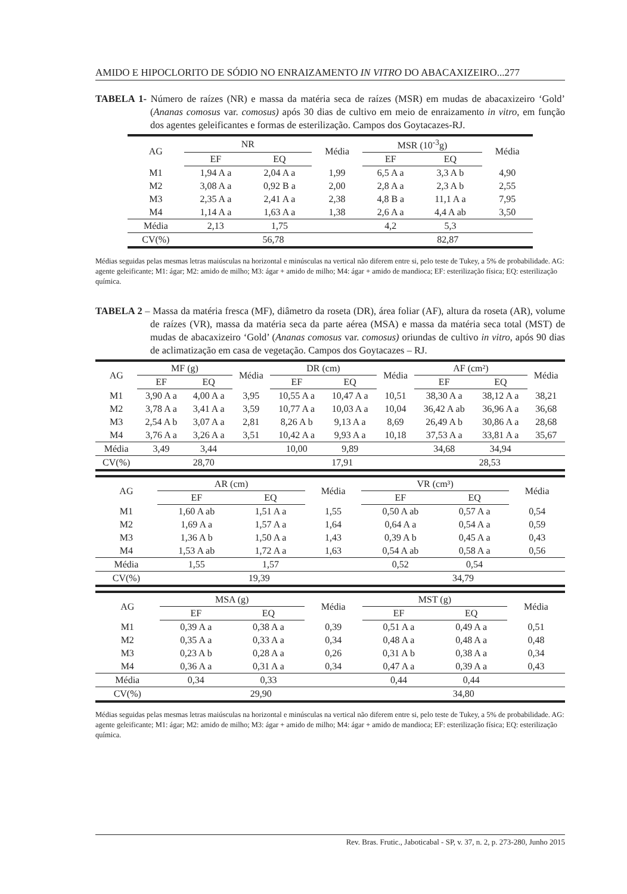AMIDO E HIPOCLORITO DE SÓDIO NO ENRAIZAMENTO IN VITRO DO ABACAXIZEIRO...277
TABELA 1- Número de raízes (NR) e massa da matéria seca de raízes (MSR) em mudas de abacaxizeiro ‘Gold’ (Ananas comosus var. comosus) após 30 dias de cultivo em meio de enraizamento in vitro, em função dos agentes geleificantes e formas de esterilização. Campos dos Goytacazes-RJ.
| AG | NR | | Média | MSR (10<sup>-3</sup>g) | | Média |
| | EF | EQ | | EF | EQ | |
| M1 | 1,94 A a | 2,04 A a | 1,99 | 6,5 A a | 3,3 A b | 4,90 |
| M2 | 3,08 A a | 0,92 B a | 2,00 | 2,8 A a | 2,3 A b | 2,55 |
| M3 | 2,35 A a | 2,41 A a | 2,38 | 4,8 B a | 11,1 A a | 7,95 |
| M4 | 1,14 A a | 1,63 A a | 1,38 | 2,6 A a | 4,4 A ab | 3,50 |
| Média | 2,13 | 1,75 | | 4,2 | 5,3 | |
| CV(%) | 56,78 | | | 82,87 | | |
Médias seguidas pelas mesmas letras maiúsculas na horizontal e minúsculas na vertical não diferem entre si, pelo teste de Tukey, a 5% de probabilidade. AG: agente geleificante; M1: ágar; M2: amido de milho; M3: ágar + amido de milho; M4: ágar + amido de mandioca; EF: esterilização física; EQ: esterilização química.
TABELA 2 – Massa da matéria fresca (MF), diâmetro da roseta (DR), área foliar (AF), altura da roseta (AR), volume de raízes (VR), massa da matéria seca da parte aérea (MSA) e massa da matéria seca total (MST) de mudas de abacaxizeiro ‘Gold’ (Ananas comosus var. comosus) oriundas de cultivo in vitro, após 90 dias de aclimatização em casa de vegetação. Campos dos Goytacazes – RJ.
| AG | MF (g) | | Média | DR (cm) | | Média | AF (cm²) | | Média |
| | EF | EQ | | EF | EQ | | EF | EQ | |
| M1 | 3,90 A a | 4,00 A a | 3,95 | 10,55 A a | 10,47 A a | 10,51 | 38,30 A a | 38,12 A a | 38,21 |
| M2 | 3,78 A a | 3,41 A a | 3,59 | 10,77 A a | 10,03 A a | 10,04 | 36,42 A ab | 36,96 A a | 36,68 |
| M3 | 2,54 A b | 3,07 A a | 2,81 | 8,26 A b | 9,13 A a | 8,69 | 26,49 A b | 30,86 A a | 28,68 |
| M4 | 3,76 A a | 3,26 A a | 3,51 | 10,42 A a | 9,93 A a | 10,18 | 37,53 A a | 33,81 A a | 35,67 |
| Média | 3,49 | 3,44 | | 10,00 | 9,89 | | 34,68 | 34,94 | |
| CV(%) | 28,70 | | | 17,91 | | | 28,53 | | |
| AG | AR (cm) | | Média | VR (cm³) | | Média |
| | EF | EQ | | EF | EQ | |
| M1 | 1,60 A ab | 1,51 A a | 1,55 | 0,50 A ab | 0,57 A a | 0,54 |
| M2 | 1,69 A a | 1,57 A a | 1,64 | 0,64 A a | 0,54 A a | 0,59 |
| M3 | 1,36 A b | 1,50 A a | 1,43 | 0,39 A b | 0,45 A a | 0,43 |
| M4 | 1,53 A ab | 1,72 A a | 1,63 | 0,54 A ab | 0,58 A a | 0,56 |
| Média | 1,55 | 1,57 | | 0,52 | 0,54 | |
| CV(%) | 19,39 | | | 34,79 | | |
| AG | MSA (g) | | Média | MST (g) | | Média |
| | EF | EQ | | EF | EQ | |
| M1 | 0,39 A a | 0,38 A a | 0,39 | 0,51 A a | 0,49 A a | 0,51 |
| M2 | 0,35 A a | 0,33 A a | 0,34 | 0,48 A a | 0,48 A a | 0,48 |
| M3 | 0,23 A b | 0,28 A a | 0,26 | 0,31 A b | 0,38 A a | 0,34 |
| M4 | 0,36 A a | 0,31 A a | 0,34 | 0,47 A a | 0,39 A a | 0,43 |
| Média | 0,34 | 0,33 | | 0,44 | 0,44 | |
| CV(%) | 29,90 | | | 34,80 | | |
Médias seguidas pelas mesmas letras maiúsculas na horizontal e minúsculas na vertical não diferem entre si, pelo teste de Tukey, a 5% de probabilidade. AG: agente geleificante; M1: ágar; M2: amido de milho; M3: ágar + amido de milho; M4: ágar + amido de mandioca; EF: esterilização física; EQ: esterilização química.
Rev. Bras. Frutic., Jaboticabal - SP, v. 37, n. 2, p. 273-280, Junho 2015